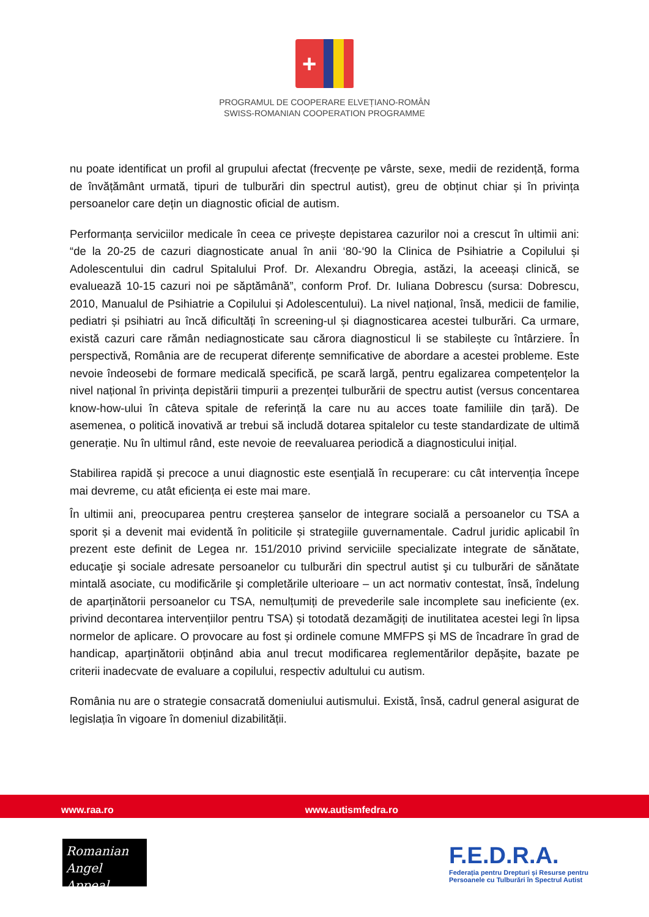+
PROGRAMUL DE COOPERARE ELVEȚIANO-ROMÂN
SWISS-ROMANIAN COOPERATION PROGRAMME
nu poate identificat un profil al grupului afectat (frecvențe pe vârste, sexe, medii de rezidență, forma de învățământ urmată, tipuri de tulburări din spectrul autist), greu de obținut chiar și în privința persoanelor care dețin un diagnostic oficial de autism.
Performanța serviciilor medicale în ceea ce privește depistarea cazurilor noi a crescut în ultimii ani: “de la 20-25 de cazuri diagnosticate anual în anii ‘80-‘90 la Clinica de Psihiatrie a Copilului și Adolescentului din cadrul Spitalului Prof. Dr. Alexandru Obregia, astăzi, la aceeași clinică, se evaluează 10-15 cazuri noi pe săptămână”, conform Prof. Dr. Iuliana Dobrescu (sursa: Dobrescu, 2010, Manualul de Psihiatrie a Copilului și Adolescentului). La nivel național, însă, medicii de familie, pediatri și psihiatri au încă dificultăți în screening-ul și diagnosticarea acestei tulburări. Ca urmare, există cazuri care rămân nediagnosticate sau cărora diagnosticul li se stabilește cu întârziere. În perspectivă, România are de recuperat diferențe semnificative de abordare a acestei probleme. Este nevoie îndeosebi de formare medicală specifică, pe scară largă, pentru egalizarea competențelor la nivel național în privința depistării timpurii a prezenței tulburării de spectru autist (versus concentarea know-how-ului în câteva spitale de referință la care nu au acces toate familiile din țară). De asemenea, o politică inovativă ar trebui să includă dotarea spitalelor cu teste standardizate de ultimă generație. Nu în ultimul rând, este nevoie de reevaluarea periodică a diagnosticului inițial.
Stabilirea rapidă și precoce a unui diagnostic este esenţială în recuperare: cu cât intervenția începe mai devreme, cu atât eficiența ei este mai mare.
În ultimii ani, preocuparea pentru creșterea șanselor de integrare socială a persoanelor cu TSA a sporit și a devenit mai evidentă în politicile și strategiile guvernamentale. Cadrul juridic aplicabil în prezent este definit de Legea nr. 151/2010 privind serviciile specializate integrate de sănătate, educaţie şi sociale adresate persoanelor cu tulburări din spectrul autist şi cu tulburări de sănătate mintală asociate, cu modificările şi completările ulterioare – un act normativ contestat, însă, îndelung de aparținătorii persoanelor cu TSA, nemulțumiți de prevederile sale incomplete sau ineficiente (ex. privind decontarea intervențiilor pentru TSA) și totodată dezamăgiți de inutilitatea acestei legi în lipsa normelor de aplicare. O provocare au fost și ordinele comune MMFPS și MS de încadrare în grad de handicap, aparținătorii obținând abia anul trecut modificarea reglementărilor depășite, bazate pe criterii inadecvate de evaluare a copilului, respectiv adultului cu autism.
România nu are o strategie consacrată domeniului autismului. Există, însă, cadrul general asigurat de legislația în vigoare în domeniul dizabilității.
www.raa.ro www.autismfedra.ro
Romanian
Angel Appeal
F.E.D.R.A.
Federația pentru Drepturi și Resurse pentru
Persoanele cu Tulburări în Spectrul Autist